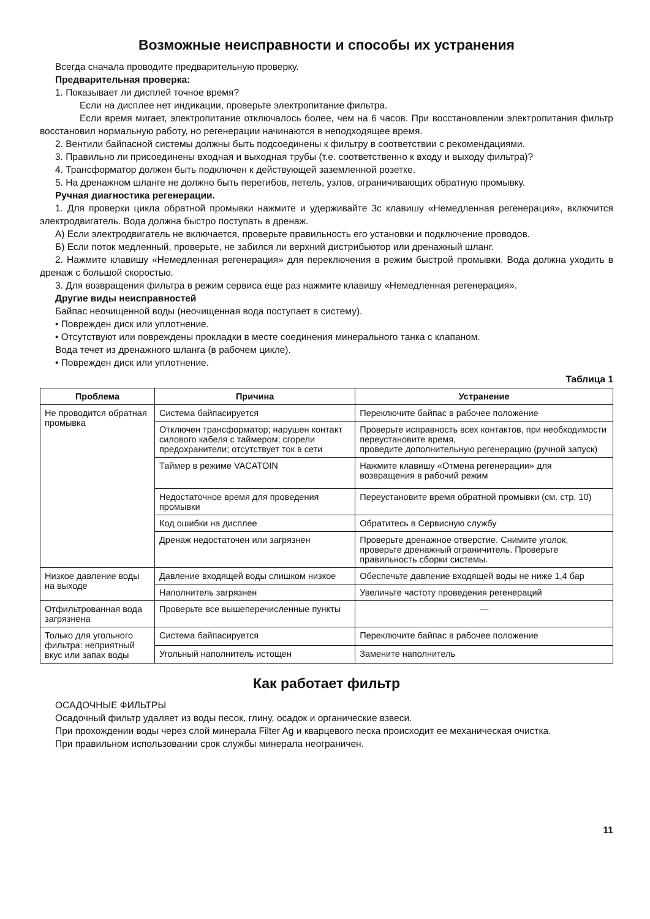Возможные неисправности и способы их устранения
Всегда сначала проводите предварительную проверку.
Предварительная проверка:
1. Показывает ли дисплей точное время?
Если на дисплее нет индикации, проверьте электропитание фильтра.
Если время мигает, электропитание отключалось более, чем на 6 часов. При восстановлении электропитания фильтр восстановил нормальную работу, но регенерации начинаются в неподходящее время.
2. Вентили байпасной системы должны быть подсоединены к фильтру в соответствии с рекомендациями.
3. Правильно ли присоединены входная и выходная трубы (т.е. соответственно к входу и выходу фильтра)?
4. Трансформатор должен быть подключен к действующей заземленной розетке.
5. На дренажном шланге не должно быть перегибов, петель, узлов, ограничивающих обратную промывку.
Ручная диагностика регенерации.
1. Для проверки цикла обратной промывки нажмите и удерживайте 3с клавишу «Немедленная регенерация», включится электродвигатель. Вода должна быстро поступать в дренаж.
А) Если электродвигатель не включается, проверьте правильность его установки и подключение проводов.
Б) Если поток медленный, проверьте, не забился ли верхний дистрибьютор или дренажный шланг.
2. Нажмите клавишу «Немедленная регенерация» для переключения в режим быстрой промывки. Вода должна уходить в дренаж с большой скоростью.
3. Для возвращения фильтра в режим сервиса еще раз нажмите клавишу «Немедленная регенерация».
Другие виды неисправностей
Байпас неочищенной воды (неочищенная вода поступает в систему).
• Поврежден диск или уплотнение.
• Отсутствуют или повреждены прокладки в месте соединения минерального танка с клапаном.
Вода течет из дренажного шланга (в рабочем цикле).
• Поврежден диск или уплотнение.
Таблица 1
| Проблема | Причина | Устранение |
| --- | --- | --- |
| Не проводится обратная промывка | Система байпасируется | Переключите байпас в рабочее положение |
| | Отключен трансформатор; нарушен контакт силового кабеля с таймером; сгорели предохранители; отсутствует ток в сети | Проверьте исправность всех контактов, при необходимости переустановите время, проведите дополнительную регенерацию (ручной запуск) |
| | Таймер в режиме VACATOIN | Нажмите клавишу «Отмена регенерации» для возвращения в рабочий режим |
| | Недостаточное время для проведения промывки | Переустановите время обратной промывки (см. стр. 10) |
| | Код ошибки на дисплее | Обратитесь в Сервисную службу |
| | Дренаж недостаточен или загрязнен | Проверьте дренажное отверстие. Снимите уголок, проверьте дренажный ограничитель. Проверьте правильность сборки системы. |
| Низкое давление воды на выходе | Давление входящей воды слишком низкое | Обеспечьте давление входящей воды не ниже 1,4 бар |
| | Наполнитель загрязнен | Увеличьте частоту проведения регенераций |
| Отфильтрованная вода загрязнена | Проверьте все вышеперечисленные пункты | — |
| Только для угольного фильтра: неприятный вкус или запах воды | Система байпасируется | Переключите байпас в рабочее положение |
| | Угольный наполнитель истощен | Замените наполнитель |
Как работает фильтр
ОСАДОЧНЫЕ ФИЛЬТРЫ
Осадочный фильтр удаляет из воды песок, глину, осадок и органические взвеси.
При прохождении воды через слой минерала Filter Ag и кварцевого песка происходит ее механическая очистка.
При правильном использовании срок службы минерала неограничен.
11